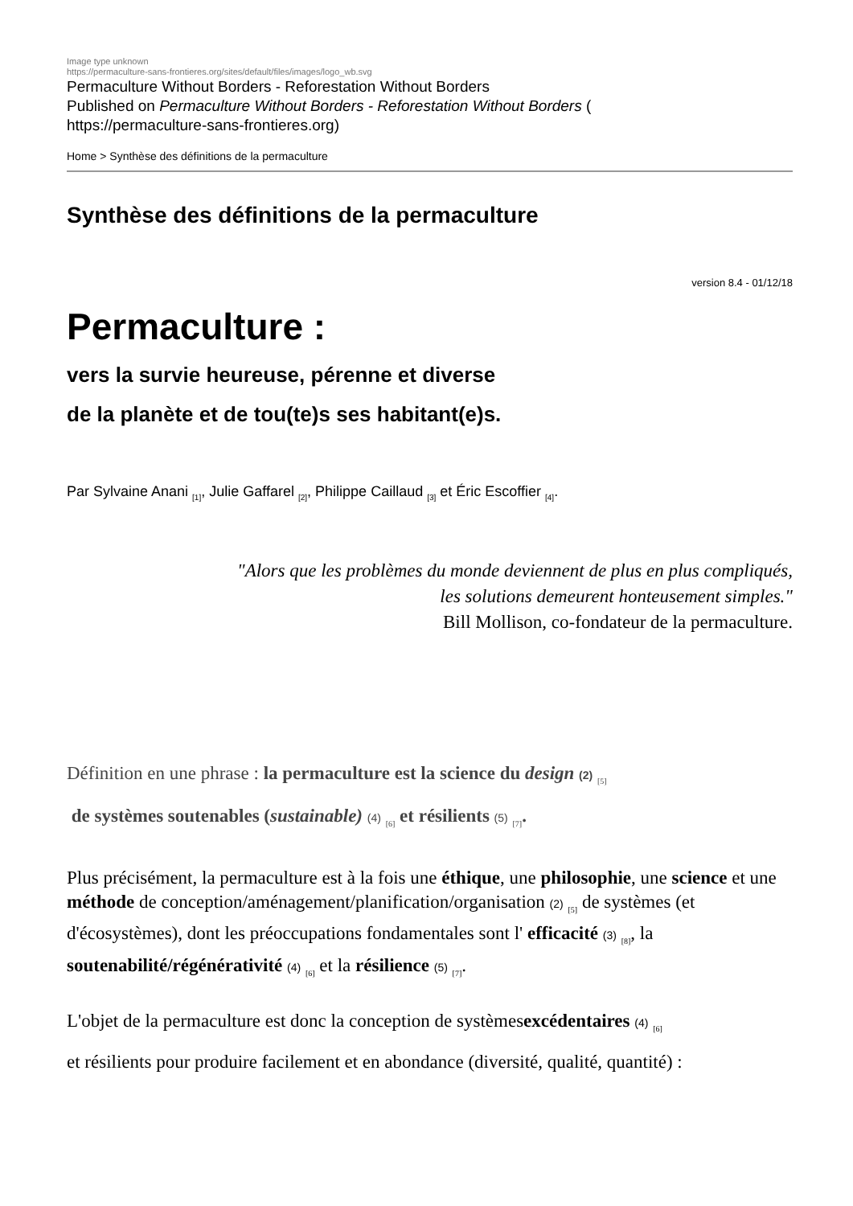Image type unknown
https://permaculture-sans-frontieres.org/sites/default/files/images/logo_wb.svg
Permaculture Without Borders - Reforestation Without Borders
Published on Permaculture Without Borders - Reforestation Without Borders (
https://permaculture-sans-frontieres.org)
Home > Synthèse des définitions de la permaculture
Synthèse des définitions de la permaculture
version 8.4 - 01/12/18
Permaculture :
vers la survie heureuse, pérenne et diverse
de la planète et de tou(te)s ses habitant(e)s.
Par Sylvaine Anani <sub>[1]</sub>, Julie Gaffarel <sub>[2]</sub>, Philippe Caillaud <sub>[3]</sub> et Éric Escoffier <sub>[4]</sub>.
"Alors que les problèmes du monde deviennent de plus en plus compliqués,
les solutions demeurent honteusement simples."
Bill Mollison, co-fondateur de la permaculture.
Définition en une phrase : la permaculture est la science du design (2) <sub>[5]</sub>
de systèmes soutenables (sustainable) (4) <sub>[6]</sub> et résilients (5) <sub>[7]</sub>.
Plus précisément, la permaculture est à la fois une éthique, une philosophie, une science et une méthode de conception/aménagement/planification/organisation (2) <sub>[5]</sub> de systèmes (et d'écosystèmes), dont les préoccupations fondamentales sont l' efficacité (3) <sub>[8]</sub>, la soutenabilité/régénérativité (4) <sub>[6]</sub> et la résilience (5) <sub>[7]</sub>.
L'objet de la permaculture est donc la conception de systèmesexcédentaires (4) <sub>[6]</sub>
et résilients pour produire facilement et en abondance (diversité, qualité, quantité) :